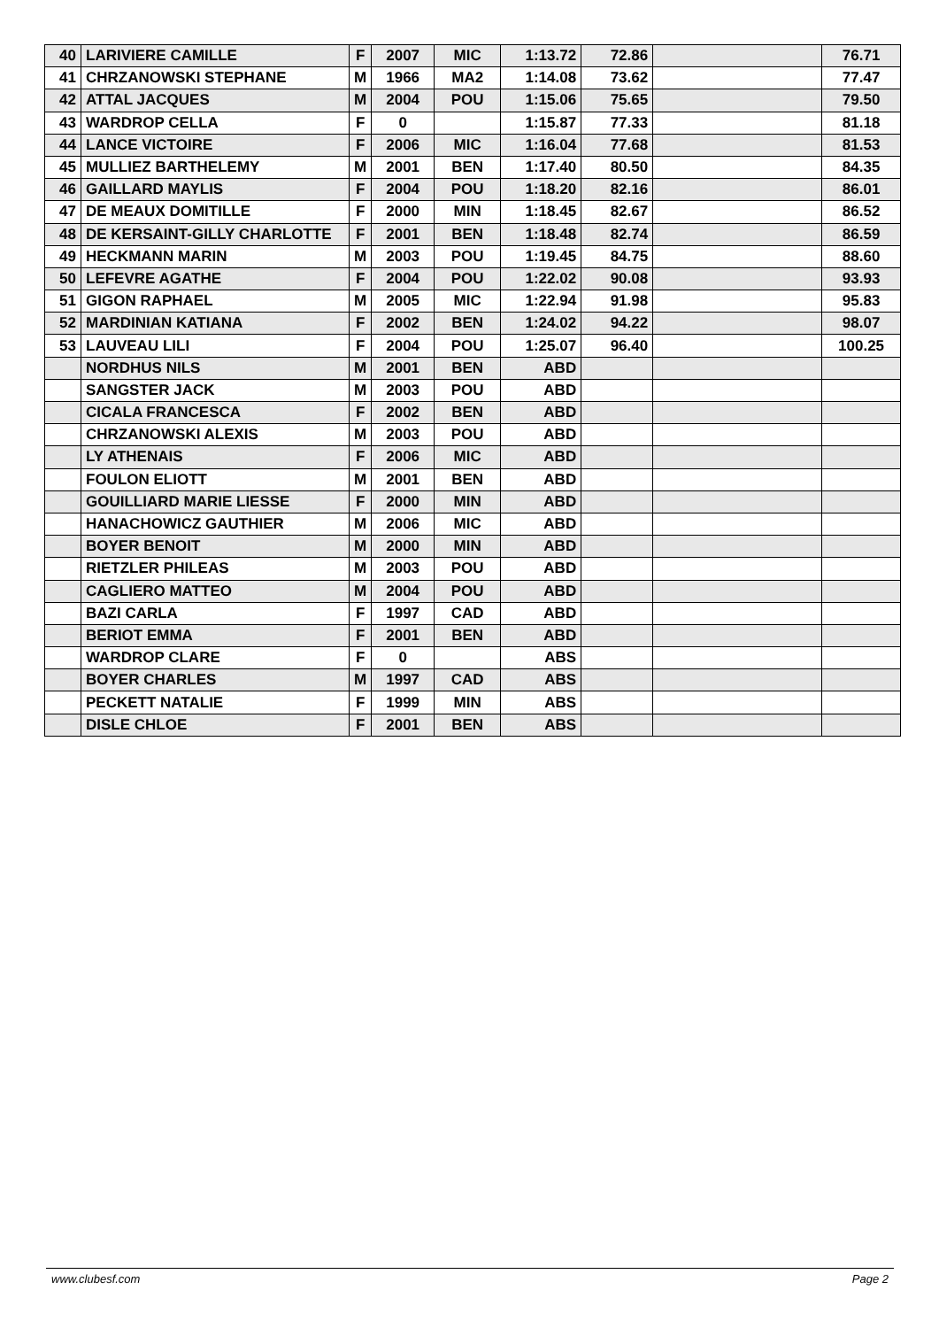| 40 | LARIVIERE CAMILLE | F | 2007 | MIC | 1:13.72 | 72.86 | | 76.71 |
| 41 | CHRZANOWSKI STEPHANE | M | 1966 | MA2 | 1:14.08 | 73.62 | | 77.47 |
| 42 | ATTAL JACQUES | M | 2004 | POU | 1:15.06 | 75.65 | | 79.50 |
| 43 | WARDROP CELLA | F | 0 | | 1:15.87 | 77.33 | | 81.18 |
| 44 | LANCE VICTOIRE | F | 2006 | MIC | 1:16.04 | 77.68 | | 81.53 |
| 45 | MULLIEZ BARTHELEMY | M | 2001 | BEN | 1:17.40 | 80.50 | | 84.35 |
| 46 | GAILLARD MAYLIS | F | 2004 | POU | 1:18.20 | 82.16 | | 86.01 |
| 47 | DE MEAUX DOMITILLE | F | 2000 | MIN | 1:18.45 | 82.67 | | 86.52 |
| 48 | DE KERSAINT-GILLY CHARLOTTE | F | 2001 | BEN | 1:18.48 | 82.74 | | 86.59 |
| 49 | HECKMANN MARIN | M | 2003 | POU | 1:19.45 | 84.75 | | 88.60 |
| 50 | LEFEVRE AGATHE | F | 2004 | POU | 1:22.02 | 90.08 | | 93.93 |
| 51 | GIGON RAPHAEL | M | 2005 | MIC | 1:22.94 | 91.98 | | 95.83 |
| 52 | MARDINIAN KATIANA | F | 2002 | BEN | 1:24.02 | 94.22 | | 98.07 |
| 53 | LAUVEAU LILI | F | 2004 | POU | 1:25.07 | 96.40 | | 100.25 |
| | NORDHUS NILS | M | 2001 | BEN | ABD | | | |
| | SANGSTER JACK | M | 2003 | POU | ABD | | | |
| | CICALA FRANCESCA | F | 2002 | BEN | ABD | | | |
| | CHRZANOWSKI ALEXIS | M | 2003 | POU | ABD | | | |
| | LY ATHENAIS | F | 2006 | MIC | ABD | | | |
| | FOULON ELIOTT | M | 2001 | BEN | ABD | | | |
| | GOUILLIARD MARIE LIESSE | F | 2000 | MIN | ABD | | | |
| | HANACHOWICZ GAUTHIER | M | 2006 | MIC | ABD | | | |
| | BOYER BENOIT | M | 2000 | MIN | ABD | | | |
| | RIETZLER PHILEAS | M | 2003 | POU | ABD | | | |
| | CAGLIERO MATTEO | M | 2004 | POU | ABD | | | |
| | BAZI CARLA | F | 1997 | CAD | ABD | | | |
| | BERIOT EMMA | F | 2001 | BEN | ABD | | | |
| | WARDROP CLARE | F | 0 | | ABS | | | |
| | BOYER CHARLES | M | 1997 | CAD | ABS | | | |
| | PECKETT NATALIE | F | 1999 | MIN | ABS | | | |
| | DISLE CHLOE | F | 2001 | BEN | ABS | | | |
www.clubesf.com Page 2